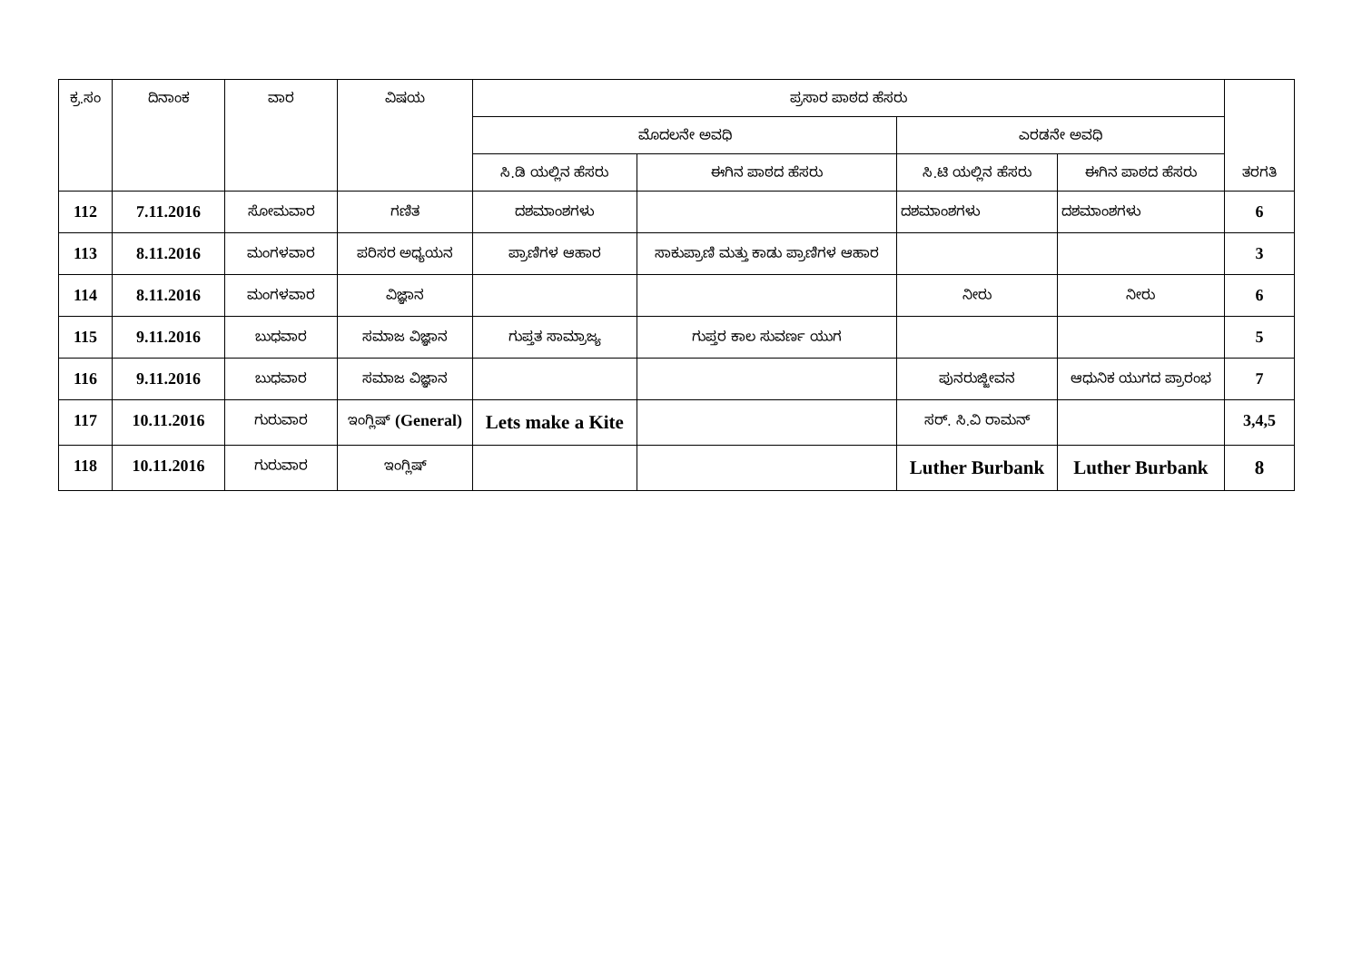| ಕ್ರ.ಸಂ | ದಿನಾಂಕ | ವಾರ | ವಿಷಯ | ಪ್ರಸಾರ ಪಾಠದ ಹೆಸರು | | | | ತರಗತಿ |
| --- | --- | --- | --- | --- | --- | --- | --- | --- |
| | | | | ಮೊದಲನೇ ಅವಧಿ | | ಎರಡನೇ ಅವಧಿ | | |
| | | | | ಸಿ.ಡಿ ಯಲ್ಲಿನ ಹೆಸರು | ಈಗಿನ ಪಾಠದ ಹೆಸರು | ಸಿ.ಟಿ ಯಲ್ಲಿನ ಹೆಸರು | ಈಗಿನ ಪಾಠದ ಹೆಸರು | |
| 112 | 7.11.2016 | ಸೋಮವಾರ | ಗಣಿತ | ದಶಮಾಂಶಗಳು | | ದಶಮಾಂಶಗಳು | ದಶಮಾಂಶಗಳು | 6 |
| 113 | 8.11.2016 | ಮಂಗಳವಾರ | ಪರಿಸರ ಅಧ್ಯಯನ | ಪ್ರಾಣಿಗಳ ಆಹಾರ | ಸಾಕುಪ್ರಾಣಿ ಮತ್ತು ಕಾಡು ಪ್ರಾಣಿಗಳ ಆಹಾರ | | | 3 |
| 114 | 8.11.2016 | ಮಂಗಳವಾರ | ವಿಜ್ಞಾನ | | | ನೀರು | ನೀರು | 6 |
| 115 | 9.11.2016 | ಬುಧವಾರ | ಸಮಾಜ ವಿಜ್ಞಾನ | ಗುಪ್ತತ ಸಾಮ್ರಾಜ್ಯ | ಗುಪ್ತರ ಕಾಲ ಸುವರ್ಣ ಯುಗ | | | 5 |
| 116 | 9.11.2016 | ಬುಧವಾರ | ಸಮಾಜ ವಿಜ್ಞಾನ | | | ಪುನರುಜ್ಜೀವನ | ಆಧುನಿಕ ಯುಗದ ಪ್ರಾರಂಭ | 7 |
| 117 | 10.11.2016 | ಗುರುವಾರ | ಇಂಗ್ಲಿಷ್ (General) | Lets make a Kite | | ಸರ್. ಸಿ.ವಿ ರಾಮನ್ | | 3,4,5 |
| 118 | 10.11.2016 | ಗುರುವಾರ | ಇಂಗ್ಲಿಷ್ | | | Luther Burbank | Luther Burbank | 8 |